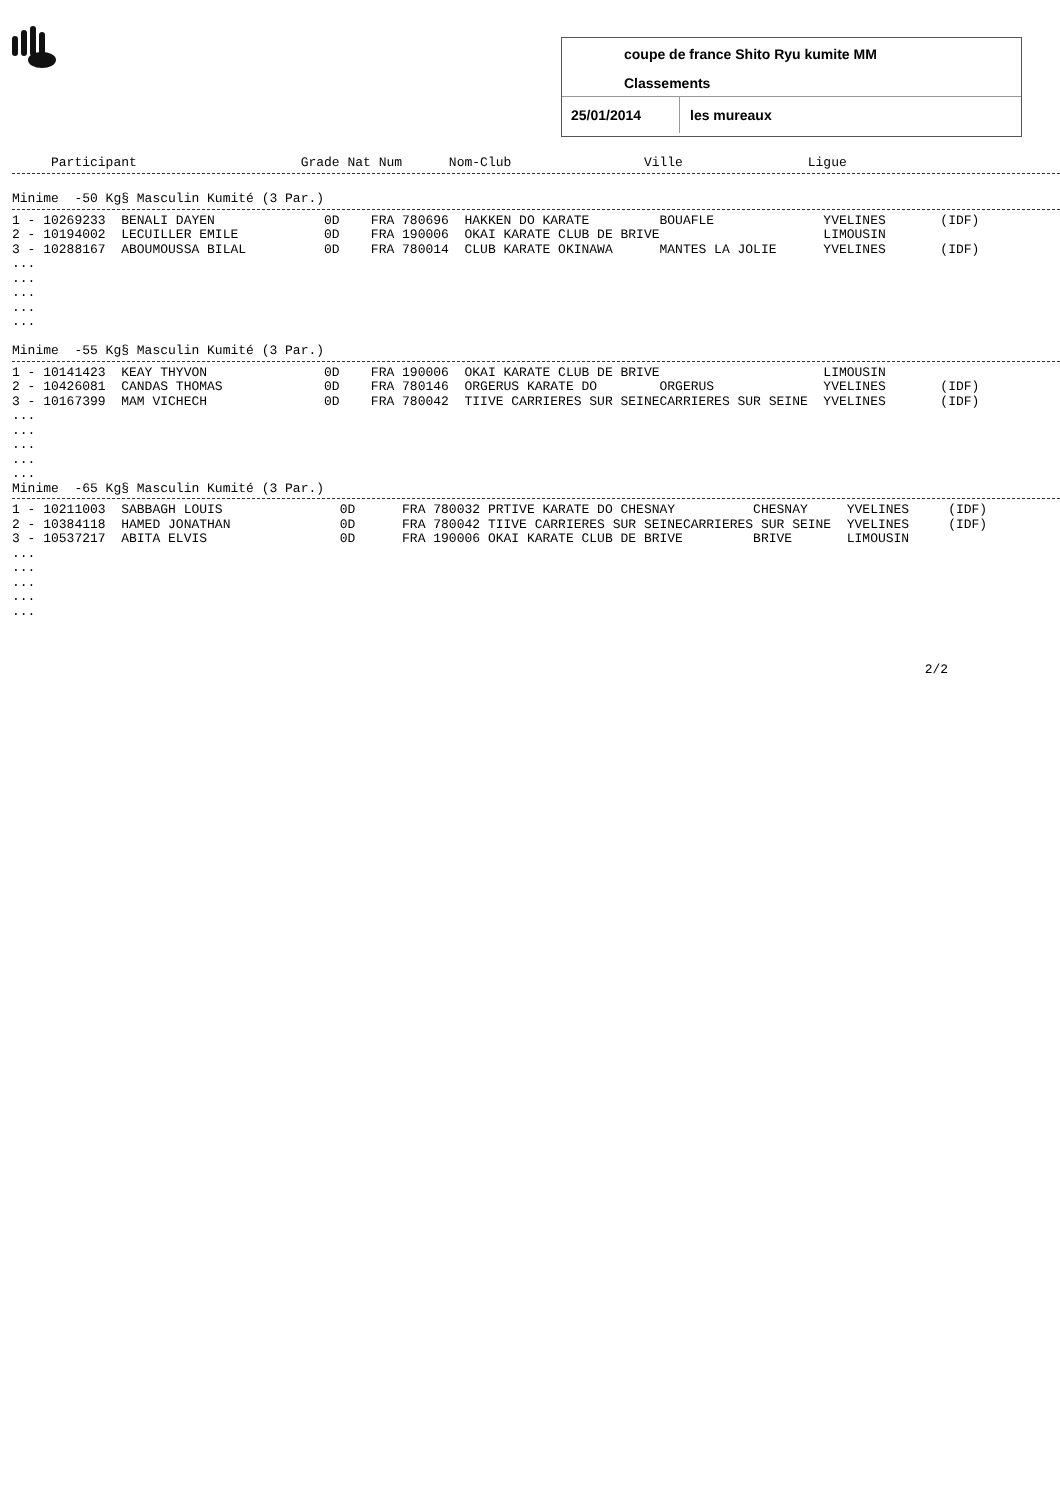coupe de france Shito Ryu kumite MM
Classements
25/01/2014 les mureaux
     Participant                     Grade Nat Num      Nom-Club                 Ville                Ligue
Minime  -50 Kg§ Masculin Kumité (3 Par.)
1 - 10269233  BENALI DAYEN              0D    FRA 780696  HAKKEN DO KARATE         BOUAFLE              YVELINES       (IDF)
2 - 10194002  LECUILLER EMILE           0D    FRA 190006  OKAI KARATE CLUB DE BRIVE                     LIMOUSIN
3 - 10288167  ABOUMOUSSA BILAL          0D    FRA 780014  CLUB KARATE OKINAWA      MANTES LA JOLIE      YVELINES       (IDF)
...
...
...
...
...

Minime  -55 Kg§ Masculin Kumité (3 Par.)
1 - 10141423  KEAY THYVON               0D    FRA 190006  OKAI KARATE CLUB DE BRIVE                     LIMOUSIN
2 - 10426081  CANDAS THOMAS             0D    FRA 780146  ORGERUS KARATE DO        ORGERUS              YVELINES       (IDF)
3 - 10167399  MAM VICHECH               0D    FRA 780042  TIIVE CARRIERES SUR SEINECARRIERES SUR SEINE  YVELINES       (IDF)
...
...
...
...
...
Minime  -65 Kg§ Masculin Kumité (3 Par.)
1 - 10211003  SABBAGH LOUIS               0D      FRA 780032 PRTIVE KARATE DO CHESNAY          CHESNAY     YVELINES     (IDF)
2 - 10384118  HAMED JONATHAN              0D      FRA 780042 TIIVE CARRIERES SUR SEINECARRIERES SUR SEINE  YVELINES     (IDF)
3 - 10537217  ABITA ELVIS                 0D      FRA 190006 OKAI KARATE CLUB DE BRIVE         BRIVE       LIMOUSIN
...
...
...
...
...



                                                                                                                     2/2